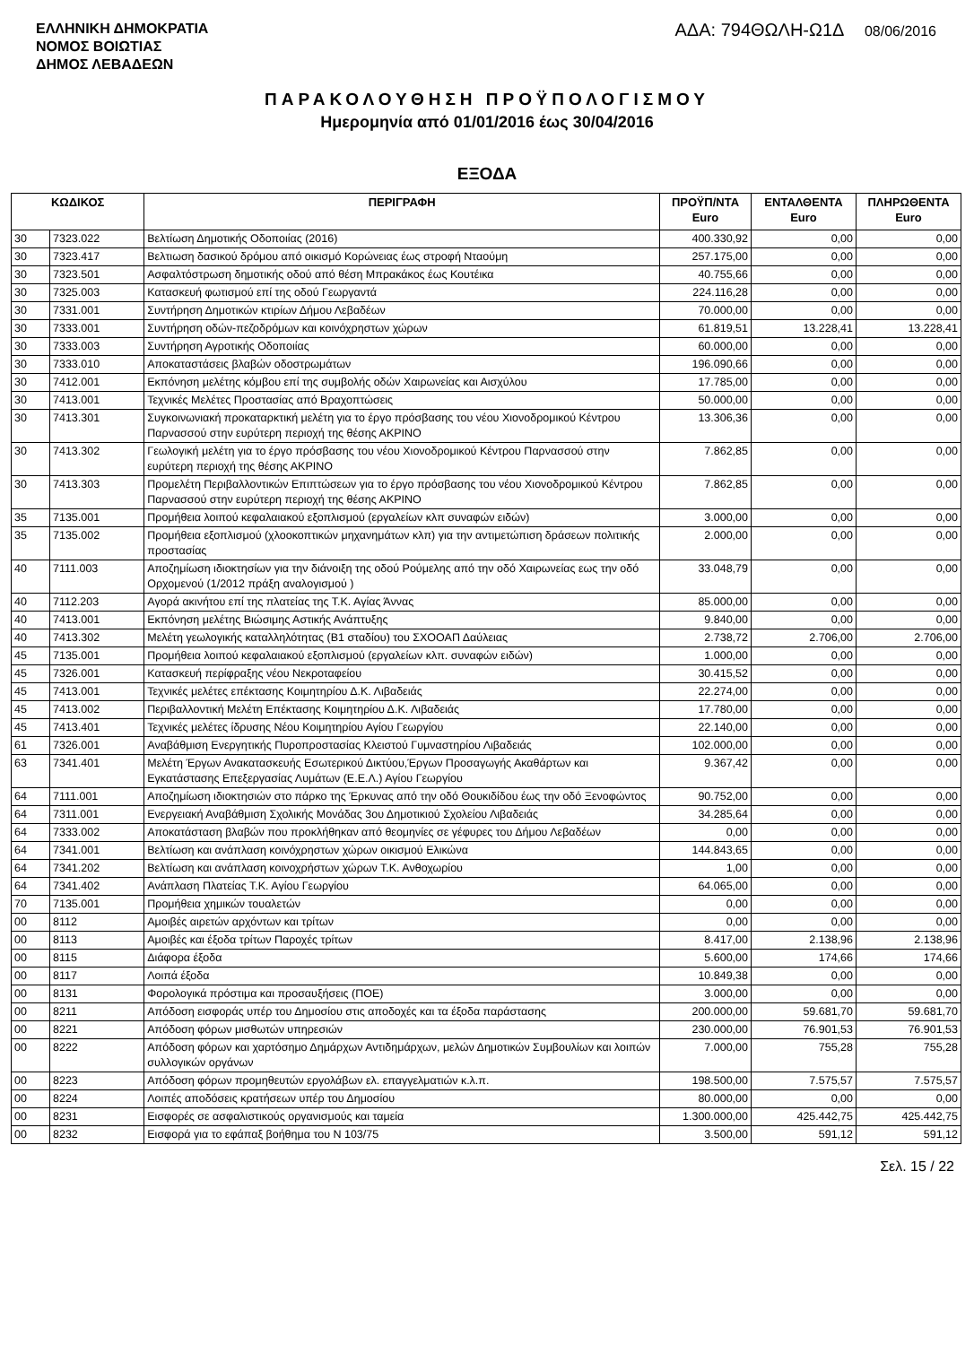ΕΛΛΗΝΙΚΗ ΔΗΜΟΚΡΑΤΙΑ
ΝΟΜΟΣ ΒΟΙΩΤΙΑΣ
ΔΗΜΟΣ ΛΕΒΑΔΕΩΝ
ΑΔΑ: 794ΘΩΛΗ-Ω1Δ 08/06/2016
ΠΑΡΑΚΟΛΟΥΘΗΣΗ ΠΡΟΫΠΟΛΟΓΙΣΜΟΥ
Ημερομηνία από 01/01/2016 έως 30/04/2016
ΕΞΟΔΑ
| ΚΩΔΙΚΟΣ | | ΠΕΡΙΓΡΑΦΗ | ΠΡΟΫΠ/ΝΤΑ Euro | ΕΝΤΑΛΘΕΝΤΑ Euro | ΠΛΗΡΩΘΕΝΤΑ Euro |
| --- | --- | --- | --- | --- | --- |
| 30 | 7323.022 | Βελτίωση Δημοτικής Οδοποιίας (2016) | 400.330,92 | 0,00 | 0,00 |
| 30 | 7323.417 | Βελτιωση δασικού δρόμου από οικισμό Κορώνειας έως στροφή Νταούμη | 257.175,00 | 0,00 | 0,00 |
| 30 | 7323.501 | Ασφαλτόστρωση δημοτικής οδού από θέση Μπρακάκος έως Κουτέικα | 40.755,66 | 0,00 | 0,00 |
| 30 | 7325.003 | Κατασκευή φωτισμού επί της οδού Γεωργαντά | 224.116,28 | 0,00 | 0,00 |
| 30 | 7331.001 | Συντήρηση Δημοτικών κτιρίων Δήμου Λεβαδέων | 70.000,00 | 0,00 | 0,00 |
| 30 | 7333.001 | Συντήρηση οδών-πεζοδρόμων και κοινόχρηστων χώρων | 61.819,51 | 13.228,41 | 13.228,41 |
| 30 | 7333.003 | Συντήρηση Αγροτικής Οδοποιίας | 60.000,00 | 0,00 | 0,00 |
| 30 | 7333.010 | Αποκαταστάσεις βλαβών οδοστρωμάτων | 196.090,66 | 0,00 | 0,00 |
| 30 | 7412.001 | Εκπόνηση μελέτης κόμβου επί της συμβολής οδών Χαιρωνείας και Αισχύλου | 17.785,00 | 0,00 | 0,00 |
| 30 | 7413.001 | Τεχνικές Μελέτες Προστασίας από Βραχοπτώσεις | 50.000,00 | 0,00 | 0,00 |
| 30 | 7413.301 | Συγκοινωνιακή προκαταρκτική μελέτη για το έργο πρόσβασης του νέου Χιονοδρομικού Κέντρου Παρνασσού στην ευρύτερη περιοχή της θέσης ΑΚΡΙΝΟ | 13.306,36 | 0,00 | 0,00 |
| 30 | 7413.302 | Γεωλογική μελέτη για το έργο πρόσβασης του νέου Χιονοδρομικού Κέντρου Παρνασσού στην ευρύτερη περιοχή της θέσης ΑΚΡΙΝΟ | 7.862,85 | 0,00 | 0,00 |
| 30 | 7413.303 | Προμελέτη Περιβαλλοντικών Επιπτώσεων για το έργο πρόσβασης του νέου Χιονοδρομικού Κέντρου Παρνασσού στην ευρύτερη περιοχή της θέσης ΑΚΡΙΝΟ | 7.862,85 | 0,00 | 0,00 |
| 35 | 7135.001 | Προμήθεια λοιπού κεφαλαιακού εξοπλισμού (εργαλείων κλπ συναφών ειδών) | 3.000,00 | 0,00 | 0,00 |
| 35 | 7135.002 | Προμήθεια εξοπλισμού (χλοοκοπτικών μηχανημάτων κλπ) για την αντιμετώπιση δράσεων πολιτικής προστασίας | 2.000,00 | 0,00 | 0,00 |
| 40 | 7111.003 | Αποζημίωση ιδιοκτησίων για την διάνοιξη της οδού Ρούμελης από την οδό Χαιρωνείας εως την οδό Ορχομενού (1/2012 πράξη αναλογισμού ) | 33.048,79 | 0,00 | 0,00 |
| 40 | 7112.203 | Αγορά ακινήτου επί της πλατείας της Τ.Κ. Αγίας Άννας | 85.000,00 | 0,00 | 0,00 |
| 40 | 7413.001 | Εκπόνηση μελέτης Βιώσιμης Αστικής Ανάπτυξης | 9.840,00 | 0,00 | 0,00 |
| 40 | 7413.302 | Μελέτη γεωλογικής καταλληλότητας (Β1 σταδίου) του ΣΧΟΟΑΠ Δαύλειας | 2.738,72 | 2.706,00 | 2.706,00 |
| 45 | 7135.001 | Προμήθεια λοιπού κεφαλαιακού εξοπλισμού (εργαλείων κλπ. συναφών ειδών) | 1.000,00 | 0,00 | 0,00 |
| 45 | 7326.001 | Κατασκευή περίφραξης νέου Νεκροταφείου | 30.415,52 | 0,00 | 0,00 |
| 45 | 7413.001 | Τεχνικές μελέτες επέκτασης Κοιμητηρίου Δ.Κ. Λιβαδειάς | 22.274,00 | 0,00 | 0,00 |
| 45 | 7413.002 | Περιβαλλοντική Μελέτη Επέκτασης Κοιμητηρίου Δ.Κ. Λιβαδειάς | 17.780,00 | 0,00 | 0,00 |
| 45 | 7413.401 | Τεχνικές μελέτες ίδρυσης Νέου Κοιμητηρίου Αγίου Γεωργίου | 22.140,00 | 0,00 | 0,00 |
| 61 | 7326.001 | Αναβάθμιση Ενεργητικής Πυροπροστασίας Κλειστού Γυμναστηρίου Λιβαδειάς | 102.000,00 | 0,00 | 0,00 |
| 63 | 7341.401 | Μελέτη Έργων Ανακατασκευής Εσωτερικού Δικτύου,Έργων Προσαγωγής Ακαθάρτων και Εγκατάστασης Επεξεργασίας Λυμάτων (Ε.Ε.Λ.) Αγίου Γεωργίου | 9.367,42 | 0,00 | 0,00 |
| 64 | 7111.001 | Αποζημίωση ιδιοκτησιών στο πάρκο της Έρκυνας από την οδό Θουκιδίδου έως την οδό Ξενοφώντος | 90.752,00 | 0,00 | 0,00 |
| 64 | 7311.001 | Ενεργειακή Αναβάθμιση Σχολικής Μονάδας 3ου Δημοτικιού Σχολείου Λιβαδειάς | 34.285,64 | 0,00 | 0,00 |
| 64 | 7333.002 | Αποκατάσταση βλαβών που προκλήθηκαν από θεομηνίες σε γέφυρες του Δήμου Λεβαδέων | 0,00 | 0,00 | 0,00 |
| 64 | 7341.001 | Βελτίωση και ανάπλαση κοινόχρηστων χώρων οικισμού Ελικώνα | 144.843,65 | 0,00 | 0,00 |
| 64 | 7341.202 | Βελτίωση και ανάπλαση κοινοχρήστων χώρων Τ.Κ. Ανθοχωρίου | 1,00 | 0,00 | 0,00 |
| 64 | 7341.402 | Ανάπλαση Πλατείας Τ.Κ. Αγίου Γεωργίου | 64.065,00 | 0,00 | 0,00 |
| 70 | 7135.001 | Προμήθεια χημικών τουαλετών | 0,00 | 0,00 | 0,00 |
| 00 | 8112 | Αμοιβές αιρετών αρχόντων και τρίτων | 0,00 | 0,00 | 0,00 |
| 00 | 8113 | Αμοιβές και έξοδα τρίτων Παροχές τρίτων | 8.417,00 | 2.138,96 | 2.138,96 |
| 00 | 8115 | Διάφορα έξοδα | 5.600,00 | 174,66 | 174,66 |
| 00 | 8117 | Λοιπά έξοδα | 10.849,38 | 0,00 | 0,00 |
| 00 | 8131 | Φορολογικά πρόστιμα και προσαυξήσεις (ΠΟΕ) | 3.000,00 | 0,00 | 0,00 |
| 00 | 8211 | Απόδοση εισφοράς υπέρ του Δημοσίου στις αποδοχές και τα έξοδα παράστασης | 200.000,00 | 59.681,70 | 59.681,70 |
| 00 | 8221 | Απόδοση φόρων μισθωτών υπηρεσιών | 230.000,00 | 76.901,53 | 76.901,53 |
| 00 | 8222 | Απόδοση φόρων και χαρτόσημο Δημάρχων Αντιδημάρχων, μελών Δημοτικών Συμβουλίων και λοιπών συλλογικών οργάνων | 7.000,00 | 755,28 | 755,28 |
| 00 | 8223 | Απόδοση φόρων προμηθευτών εργολάβων ελ. επαγγελματιών κ.λ.π. | 198.500,00 | 7.575,57 | 7.575,57 |
| 00 | 8224 | Λοιπές αποδόσεις κρατήσεων υπέρ του Δημοσίου | 80.000,00 | 0,00 | 0,00 |
| 00 | 8231 | Εισφορές σε ασφαλιστικούς οργανισμούς και ταμεία | 1.300.000,00 | 425.442,75 | 425.442,75 |
| 00 | 8232 | Εισφορά για το εφάπαξ βοήθημα του Ν 103/75 | 3.500,00 | 591,12 | 591,12 |
Σελ. 15 / 22